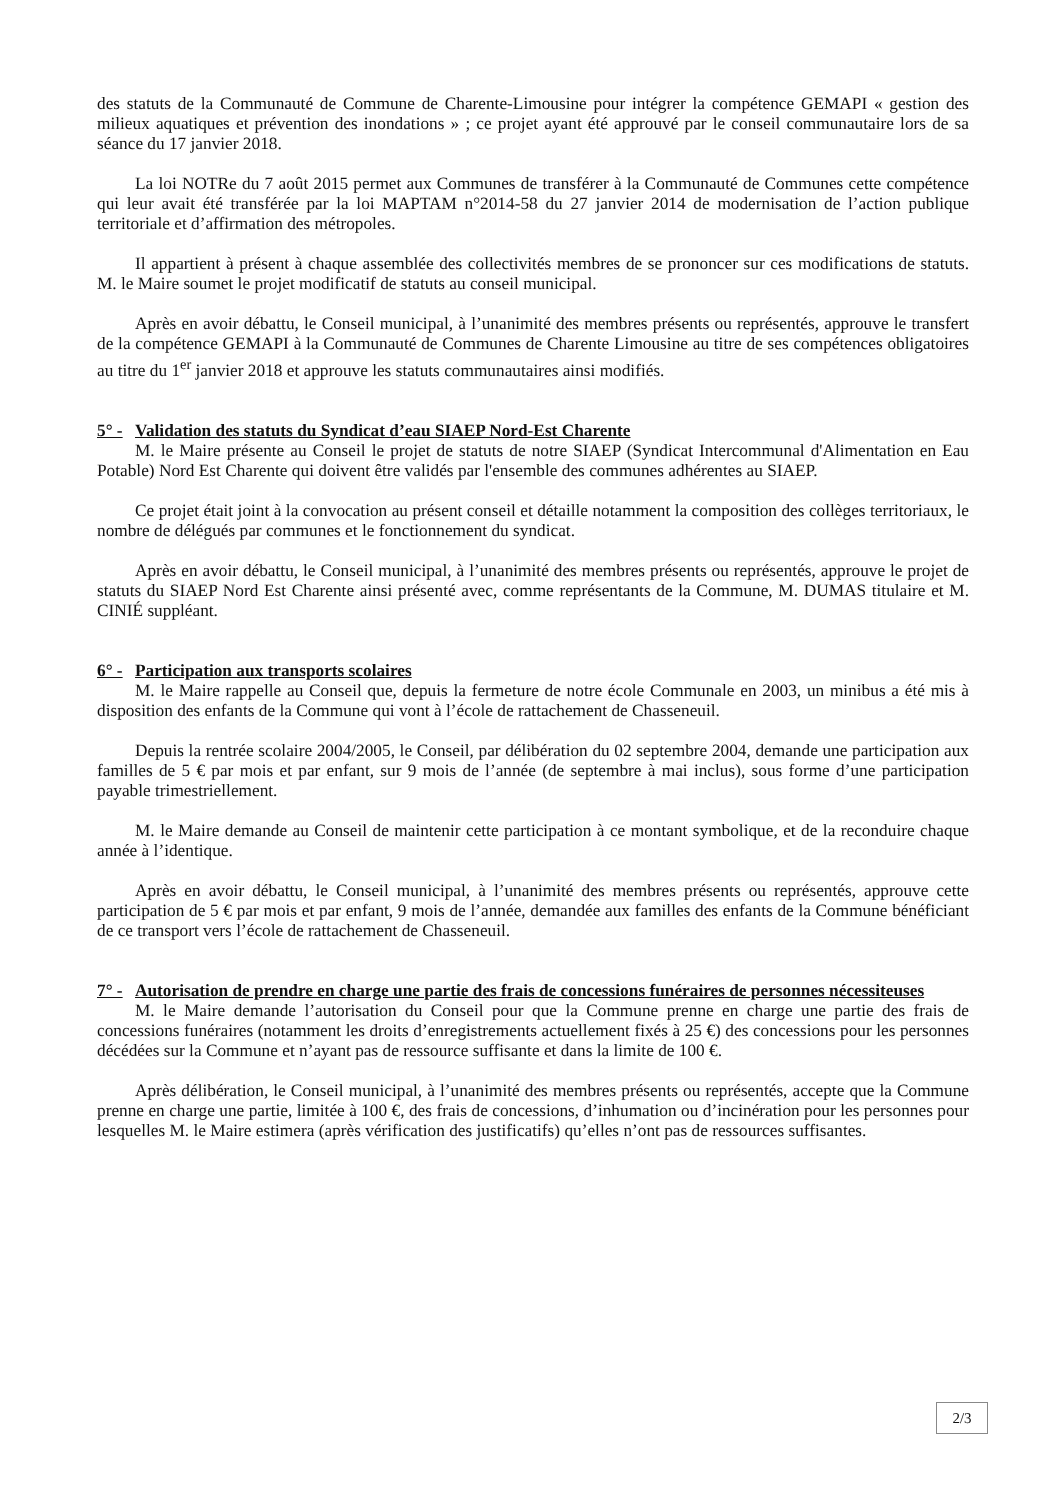des statuts de la Communauté de Commune de Charente-Limousine pour intégrer la compétence GEMAPI « gestion des milieux aquatiques et prévention des inondations » ; ce projet ayant été approuvé par le conseil communautaire lors de sa séance du 17 janvier 2018.
La loi NOTRe du 7 août 2015 permet aux Communes de transférer à la Communauté de Communes cette compétence qui leur avait été transférée par la loi MAPTAM n°2014-58 du 27 janvier 2014 de modernisation de l’action publique territoriale et d’affirmation des métropoles.
Il appartient à présent à chaque assemblée des collectivités membres de se prononcer sur ces modifications de statuts. M. le Maire soumet le projet modificatif de statuts au conseil municipal.
Après en avoir débattu, le Conseil municipal, à l’unanimité des membres présents ou représentés, approuve le transfert de la compétence GEMAPI à la Communauté de Communes de Charente Limousine au titre de ses compétences obligatoires au titre du 1<sup>er</sup> janvier 2018 et approuve les statuts communautaires ainsi modifiés.
5° - Validation des statuts du Syndicat d’eau SIAEP Nord-Est Charente
M. le Maire présente au Conseil le projet de statuts de notre SIAEP (Syndicat Intercommunal d'Alimentation en Eau Potable) Nord Est Charente qui doivent être validés par l'ensemble des communes adhérentes au SIAEP.
Ce projet était joint à la convocation au présent conseil et détaille notamment la composition des collèges territoriaux, le nombre de délégués par communes et le fonctionnement du syndicat.
Après en avoir débattu, le Conseil municipal, à l’unanimité des membres présents ou représentés, approuve le projet de statuts du SIAEP Nord Est Charente ainsi présenté avec, comme représentants de la Commune, M. DUMAS titulaire et M. CINIÉ suppléant.
6° - Participation aux transports scolaires
M. le Maire rappelle au Conseil que, depuis la fermeture de notre école Communale en 2003, un minibus a été mis à disposition des enfants de la Commune qui vont à l’école de rattachement de Chasseneuil.
Depuis la rentrée scolaire 2004/2005, le Conseil, par délibération du 02 septembre 2004, demande une participation aux familles de 5 € par mois et par enfant, sur 9 mois de l’année (de septembre à mai inclus), sous forme d’une participation payable trimestriellement.
M. le Maire demande au Conseil de maintenir cette participation à ce montant symbolique, et de la reconduire chaque année à l’identique.
Après en avoir débattu, le Conseil municipal, à l’unanimité des membres présents ou représentés, approuve cette participation de 5 € par mois et par enfant, 9 mois de l’année, demandée aux familles des enfants de la Commune bénéficiant de ce transport vers l’école de rattachement de Chasseneuil.
7° - Autorisation de prendre en charge une partie des frais de concessions funéraires de personnes nécessiteuses
M. le Maire demande l’autorisation du Conseil pour que la Commune prenne en charge une partie des frais de concessions funéraires (notamment les droits d’enregistrements actuellement fixés à 25 €) des concessions pour les personnes décédées sur la Commune et n’ayant pas de ressource suffisante et dans la limite de 100 €.
Après délibération, le Conseil municipal, à l’unanimité des membres présents ou représentés, accepte que la Commune prenne en charge une partie, limitée à 100 €, des frais de concessions, d’inhumation ou d’incinération pour les personnes pour lesquelles M. le Maire estimera (après vérification des justificatifs) qu’elles n’ont pas de ressources suffisantes.
2/3